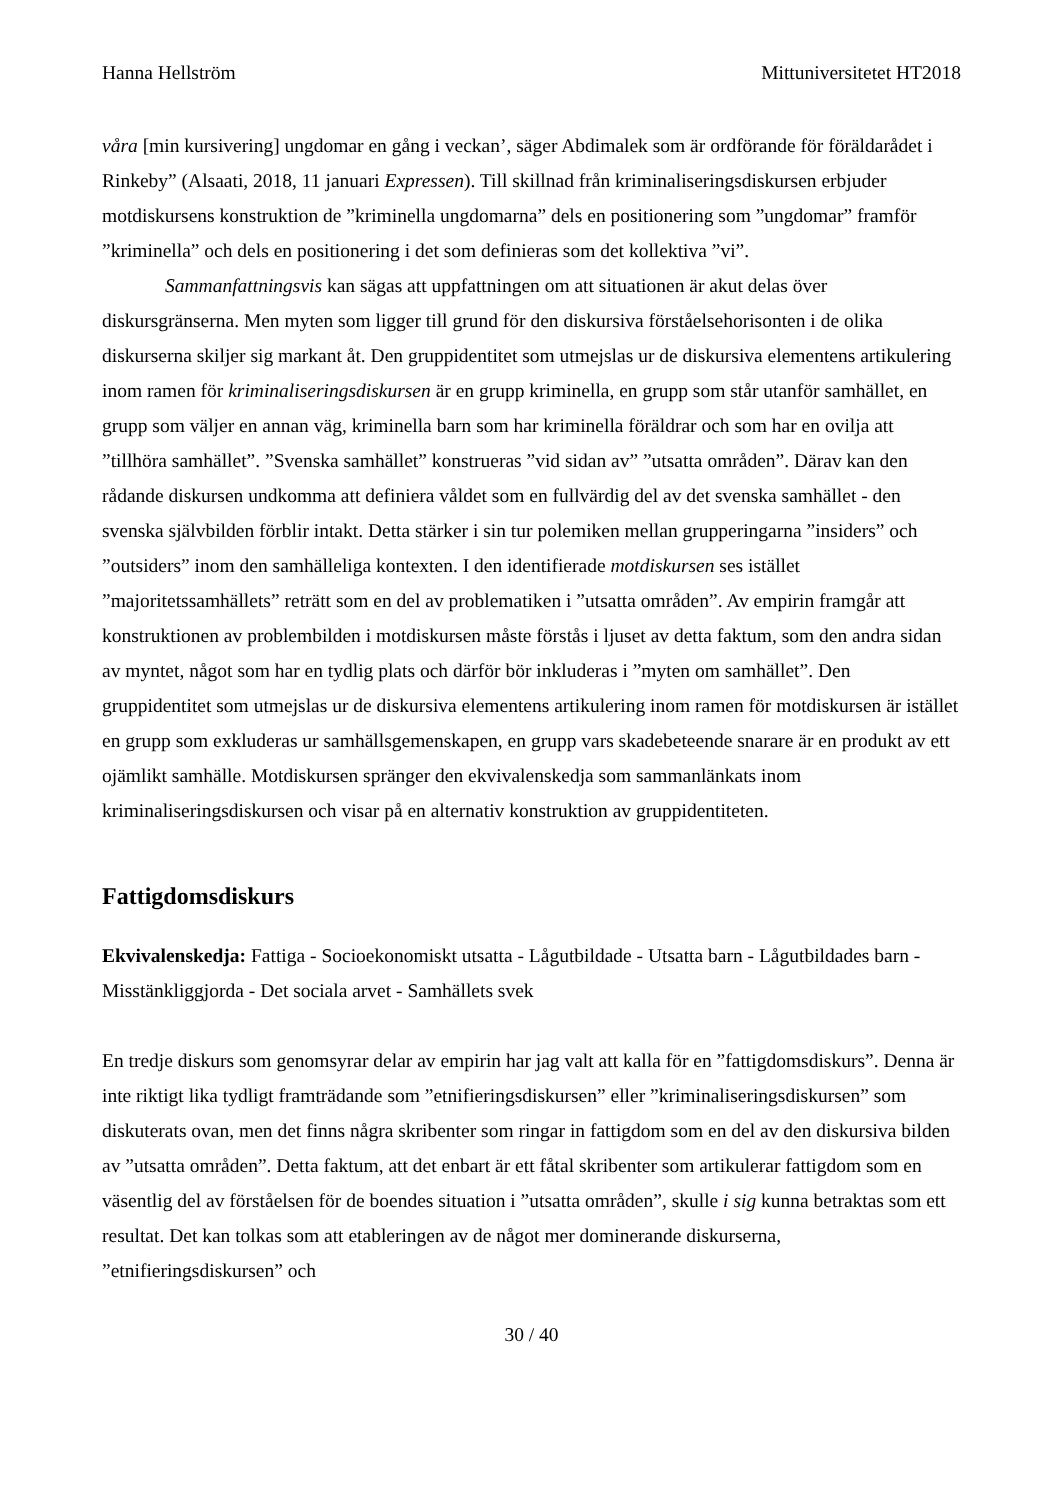Hanna Hellström Mittuniversitetet HT2018
våra [min kursivering] ungdomar en gång i veckan’, säger Abdimalek som är ordförande för föräldarådet i Rinkeby” (Alsaati, 2018, 11 januari Expressen). Till skillnad från kriminaliseringsdiskursen erbjuder motdiskursens konstruktion de ”kriminella ungdomarna” dels en positionering som ”ungdomar” framför ”kriminella” och dels en positionering i det som definieras som det kollektiva ”vi”.
Sammanfattningsvis kan sägas att uppfattningen om att situationen är akut delas över diskursgränserna. Men myten som ligger till grund för den diskursiva förståelsehorisonten i de olika diskurserna skiljer sig markant åt. Den gruppidentitet som utmejslas ur de diskursiva elementens artikulering inom ramen för kriminaliseringsdiskursen är en grupp kriminella, en grupp som står utanför samhället, en grupp som väljer en annan väg, kriminella barn som har kriminella föräldrar och som har en ovilja att ”tillhöra samhället”. ”Svenska samhället” konstrueras ”vid sidan av” ”utsatta områden”. Därav kan den rådande diskursen undkomma att definiera våldet som en fullvärdig del av det svenska samhället - den svenska självbilden förblir intakt. Detta stärker i sin tur polemiken mellan grupperingarna ”insiders” och ”outsiders” inom den samhälleliga kontexten. I den identifierade motdiskursen ses istället ”majoritetssamhällets” reträtt som en del av problematiken i ”utsatta områden”. Av empirin framgår att konstruktionen av problembilden i motdiskursen måste förstås i ljuset av detta faktum, som den andra sidan av myntet, något som har en tydlig plats och därför bör inkluderas i ”myten om samhället”. Den gruppidentitet som utmejslas ur de diskursiva elementens artikulering inom ramen för motdiskursen är istället en grupp som exkluderas ur samhällsgemenskapen, en grupp vars skadebeteende snarare är en produkt av ett ojämlikt samhälle. Motdiskursen spränger den ekvivalenskedja som sammanlänkats inom kriminaliseringsdiskursen och visar på en alternativ konstruktion av gruppidentiteten.
Fattigdomsdiskurs
Ekvivalenskedja: Fattiga - Socioekonomiskt utsatta - Lågutbildade - Utsatta barn - Lågutbildades barn - Misstänkliggjorda - Det sociala arvet - Samhällets svek
En tredje diskurs som genomsyrar delar av empirin har jag valt att kalla för en ”fattigdomsdiskurs”. Denna är inte riktigt lika tydligt framträdande som ”etnifieringsdiskursen” eller ”kriminaliseringsdiskursen” som diskuterats ovan, men det finns några skribenter som ringar in fattigdom som en del av den diskursiva bilden av ”utsatta områden”. Detta faktum, att det enbart är ett fåtal skribenter som artikulerar fattigdom som en väsentlig del av förståelsen för de boendes situation i ”utsatta områden”, skulle i sig kunna betraktas som ett resultat. Det kan tolkas som att etableringen av de något mer dominerande diskurserna, ”etnifieringsdiskursen” och
30 / 40